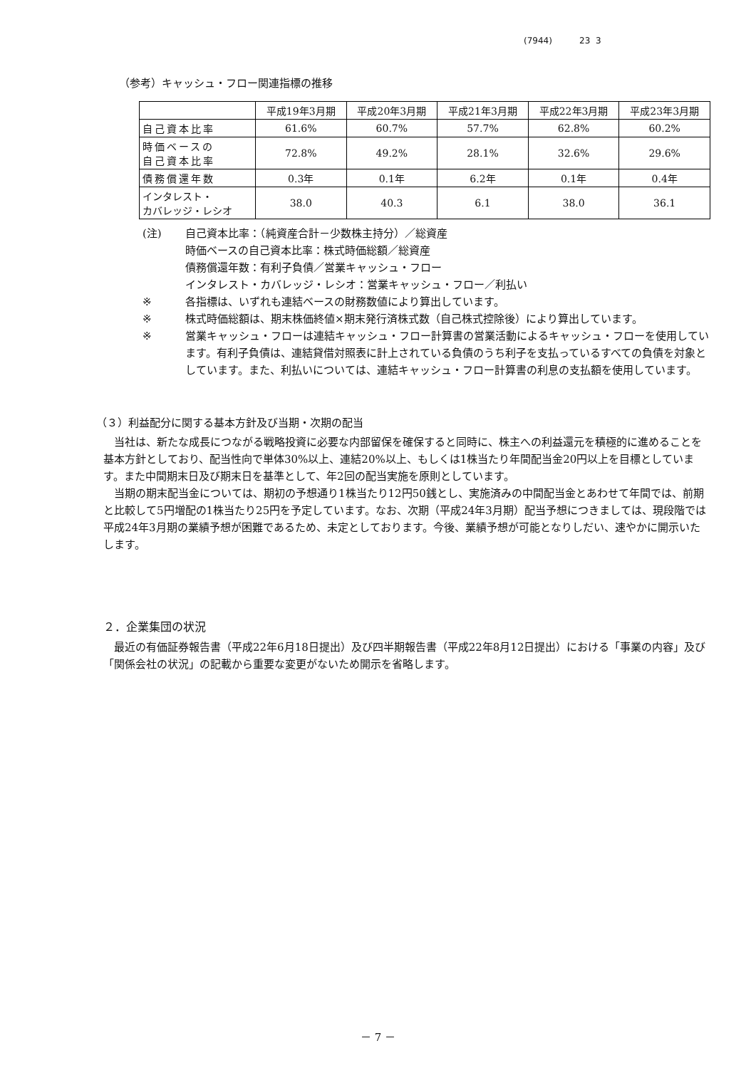(7944) 23 3
（参考）キャッシュ・フロー関連指標の推移
| | 平成19年3月期 | 平成20年3月期 | 平成21年3月期 | 平成22年3月期 | 平成23年3月期 |
| --- | --- | --- | --- | --- | --- |
| 自己資本比率 | 61.6% | 60.7% | 57.7% | 62.8% | 60.2% |
| 時価ベースの 自己資本比率 | 72.8% | 49.2% | 28.1% | 32.6% | 29.6% |
| 債務償還年数 | 0.3年 | 0.1年 | 6.2年 | 0.1年 | 0.4年 |
| インタレスト・ カバレッジ・レシオ | 38.0 | 40.3 | 6.1 | 38.0 | 36.1 |
(注) 自己資本比率：（純資産合計－少数株主持分）／総資産
時価ベースの自己資本比率：株式時価総額／総資産
債務償還年数：有利子負債／営業キャッシュ・フロー
インタレスト・カバレッジ・レシオ：営業キャッシュ・フロー／利払い
※ 各指標は、いずれも連結ベースの財務数値により算出しています。
※ 株式時価総額は、期末株価終値×期末発行済株式数（自己株式控除後）により算出しています。
※ 営業キャッシュ・フローは連結キャッシュ・フロー計算書の営業活動によるキャッシュ・フローを使用しています。有利子負債は、連結貸借対照表に計上されている負債のうち利子を支払っているすべての負債を対象としています。また、利払いについては、連結キャッシュ・フロー計算書の利息の支払額を使用しています。
（３）利益配分に関する基本方針及び当期・次期の配当
当社は、新たな成長につながる戦略投資に必要な内部留保を確保すると同時に、株主への利益還元を積極的に進めることを基本方針としており、配当性向で単体30%以上、連結20%以上、もしくは1株当たり年間配当金20円以上を目標としています。また中間期末日及び期末日を基準として、年2回の配当実施を原則としています。
当期の期末配当金については、期初の予想通り1株当たり12円50銭とし、実施済みの中間配当金とあわせて年間では、前期と比較して5円増配の1株当たり25円を予定しています。なお、次期（平成24年3月期）配当予想につきましては、現段階では平成24年3月期の業績予想が困難であるため、未定としております。今後、業績予想が可能となりしだい、速やかに開示いたします。
２．企業集団の状況
最近の有価証券報告書（平成22年6月18日提出）及び四半期報告書（平成22年8月12日提出）における「事業の内容」及び「関係会社の状況」の記載から重要な変更がないため開示を省略します。
－ 7 －